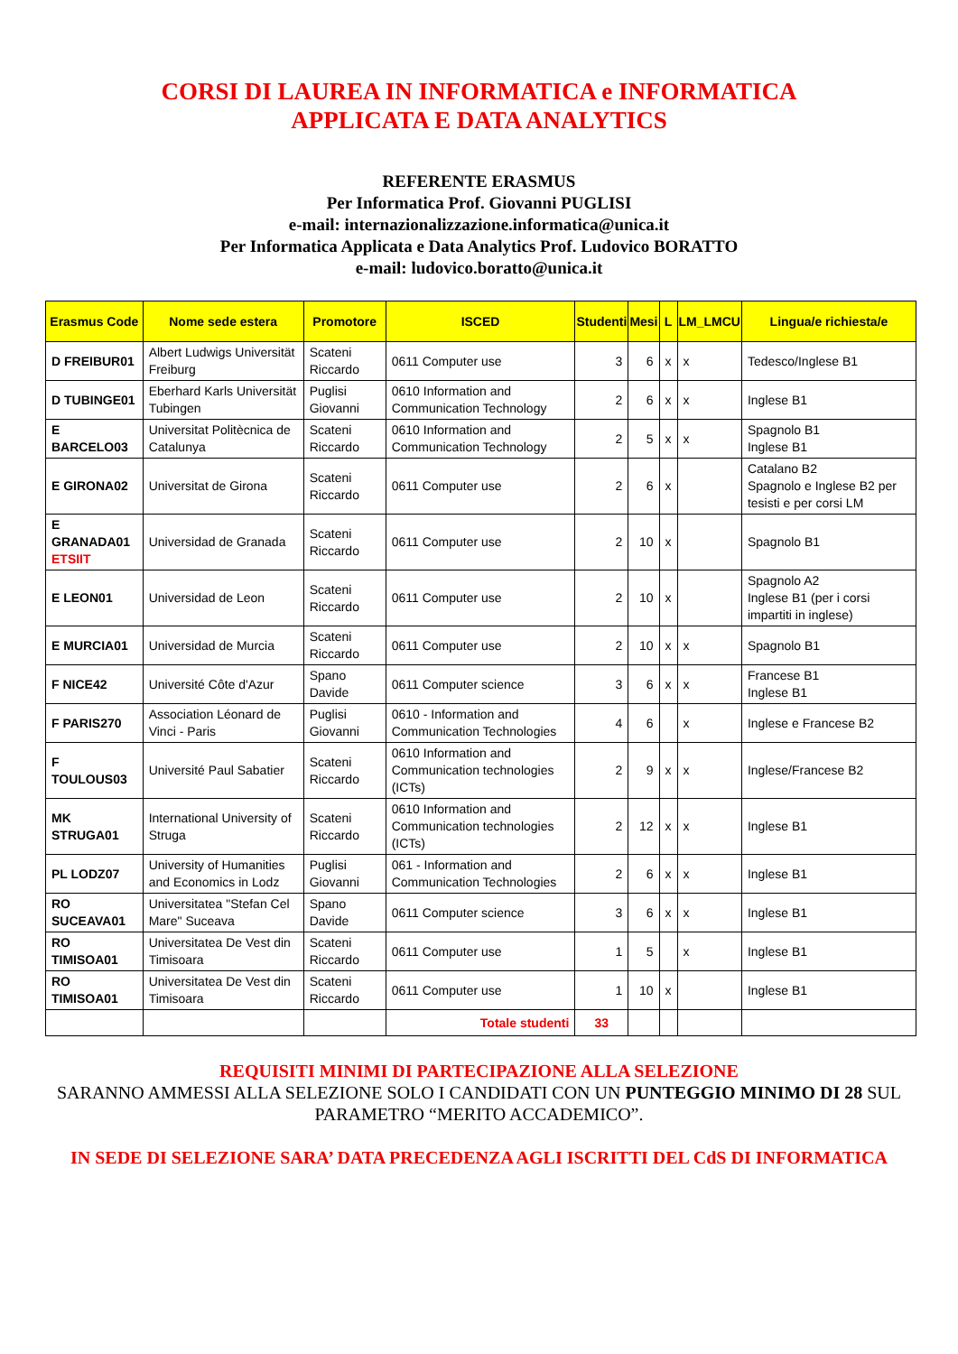CORSI DI LAUREA IN INFORMATICA e INFORMATICA
APPLICATA E DATA ANALYTICS
REFERENTE ERASMUS
Per Informatica Prof. Giovanni PUGLISI
e-mail: internazionalizzazione.informatica@unica.it
Per Informatica Applicata e Data Analytics Prof. Ludovico BORATTO
e-mail: ludovico.boratto@unica.it
| Erasmus Code | Nome sede estera | Promotore | ISCED | Studenti | Mesi | L | LM_LMCU | Lingua/e richiesta/e |
| --- | --- | --- | --- | --- | --- | --- | --- | --- |
| D FREIBUR01 | Albert Ludwigs Universität Freiburg | Scateni Riccardo | 0611 Computer use | 3 | 6 | x | x | Tedesco/Inglese B1 |
| D TUBINGE01 | Eberhard Karls Universität Tubingen | Puglisi Giovanni | 0610 Information and Communication Technology | 2 | 6 | x | x | Inglese B1 |
| E BARCELO03 | Universitat Politècnica de Catalunya | Scateni Riccardo | 0610 Information and Communication Technology | 2 | 5 | x | x | Spagnolo B1 Inglese B1 |
| E GIRONA02 | Universitat de Girona | Scateni Riccardo | 0611 Computer use | 2 | 6 | x | | Catalano B2 Spagnolo e Inglese B2 per tesisti e per corsi LM |
| E GRANADA01 ETSIIT | Universidad de Granada | Scateni Riccardo | 0611 Computer use | 2 | 10 | x | | Spagnolo B1 |
| E LEON01 | Universidad de Leon | Scateni Riccardo | 0611 Computer use | 2 | 10 | x | | Spagnolo A2 Inglese B1 (per i corsi impartiti in inglese) |
| E MURCIA01 | Universidad de Murcia | Scateni Riccardo | 0611 Computer use | 2 | 10 | x | x | Spagnolo B1 |
| F NICE42 | Université Côte d'Azur | Spano Davide | 0611 Computer science | 3 | 6 | x | x | Francese B1 Inglese B1 |
| F PARIS270 | Association Léonard de Vinci - Paris | Puglisi Giovanni | 0610 - Information and Communication Technologies | 4 | 6 | | x | Inglese e Francese B2 |
| F TOULOUS03 | Université Paul Sabatier | Scateni Riccardo | 0610 Information and Communication technologies (ICTs) | 2 | 9 | x | x | Inglese/Francese B2 |
| MK STRUGA01 | International University of Struga | Scateni Riccardo | 0610 Information and Communication technologies (ICTs) | 2 | 12 | x | x | Inglese B1 |
| PL LODZ07 | University of Humanities and Economics in Lodz | Puglisi Giovanni | 061 - Information and Communication Technologies | 2 | 6 | x | x | Inglese B1 |
| RO SUCEAVA01 | Universitatea "Stefan Cel Mare" Suceava | Spano Davide | 0611 Computer science | 3 | 6 | x | x | Inglese B1 |
| RO TIMISOA01 | Universitatea De Vest din Timisoara | Scateni Riccardo | 0611 Computer use | 1 | 5 | | x | Inglese B1 |
| RO TIMISOA01 | Universitatea De Vest din Timisoara | Scateni Riccardo | 0611 Computer use | 1 | 10 | x | | Inglese B1 |
| | | | Totale studenti | 33 | | | | |
REQUISITI MINIMI DI PARTECIPAZIONE ALLA SELEZIONE
SARANNO AMMESSI ALLA SELEZIONE SOLO I CANDIDATI CON UN PUNTEGGIO MINIMO DI 28 SUL PARAMETRO “MERITO ACCADEMICO”.
IN SEDE DI SELEZIONE SARA’ DATA PRECEDENZA AGLI ISCRITTI DEL CdS DI INFORMATICA